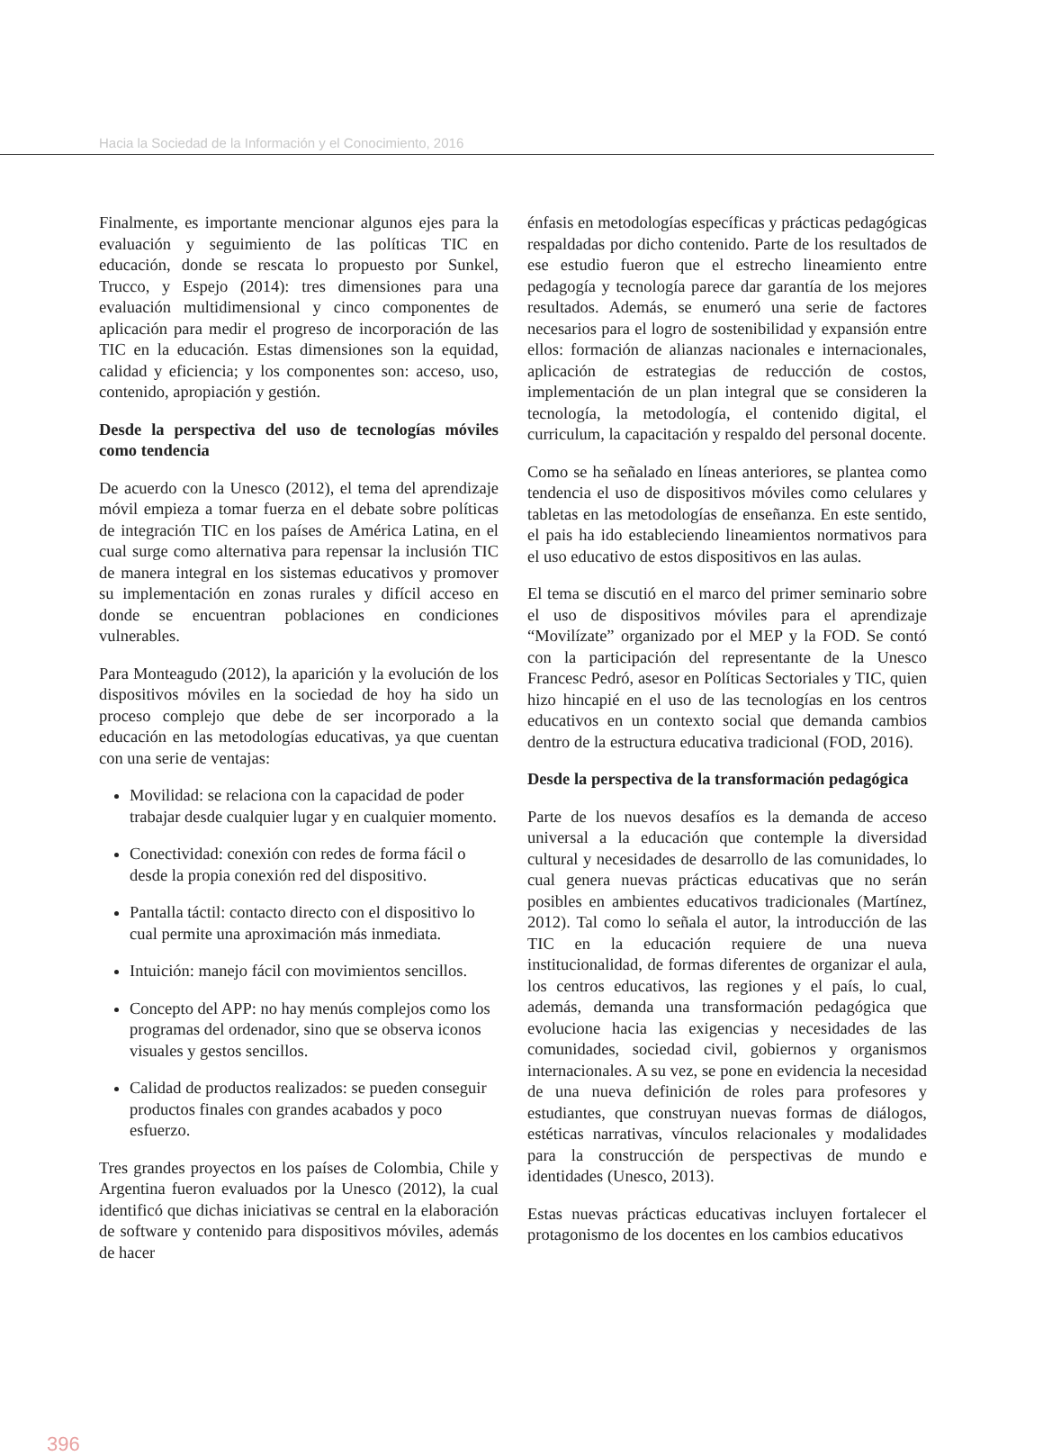Hacia la Sociedad de la Información y el Conocimiento, 2016
Finalmente, es importante mencionar algunos ejes para la evaluación y seguimiento de las políticas TIC en educación, donde se rescata lo propuesto por Sunkel, Trucco, y Espejo (2014): tres dimensiones para una evaluación multidimensional y cinco componentes de aplicación para medir el progreso de incorporación de las TIC en la educación. Estas dimensiones son la equidad, calidad y eficiencia; y los componentes son: acceso, uso, contenido, apropiación y gestión.
Desde la perspectiva del uso de tecnologías móviles como tendencia
De acuerdo con la Unesco (2012), el tema del aprendizaje móvil empieza a tomar fuerza en el debate sobre políticas de integración TIC en los países de América Latina, en el cual surge como alternativa para repensar la inclusión TIC de manera integral en los sistemas educativos y promover su implementación en zonas rurales y difícil acceso en donde se encuentran poblaciones en condiciones vulnerables.
Para Monteagudo (2012), la aparición y la evolución de los dispositivos móviles en la sociedad de hoy ha sido un proceso complejo que debe de ser incorporado a la educación en las metodologías educativas, ya que cuentan con una serie de ventajas:
Movilidad: se relaciona con la capacidad de poder trabajar desde cualquier lugar y en cualquier momento.
Conectividad: conexión con redes de forma fácil o desde la propia conexión red del dispositivo.
Pantalla táctil: contacto directo con el dispositivo lo cual permite una aproximación más inmediata.
Intuición: manejo fácil con movimientos sencillos.
Concepto del APP: no hay menús complejos como los programas del ordenador, sino que se observa iconos visuales y gestos sencillos.
Calidad de productos realizados: se pueden conseguir productos finales con grandes acabados y poco esfuerzo.
Tres grandes proyectos en los países de Colombia, Chile y Argentina fueron evaluados por la Unesco (2012), la cual identificó que dichas iniciativas se central en la elaboración de software y contenido para dispositivos móviles, además de hacer
énfasis en metodologías específicas y prácticas pedagógicas respaldadas por dicho contenido. Parte de los resultados de ese estudio fueron que el estrecho lineamiento entre pedagogía y tecnología parece dar garantía de los mejores resultados. Además, se enumeró una serie de factores necesarios para el logro de sostenibilidad y expansión entre ellos: formación de alianzas nacionales e internacionales, aplicación de estrategias de reducción de costos, implementación de un plan integral que se consideren la tecnología, la metodología, el contenido digital, el curriculum, la capacitación y respaldo del personal docente.
Como se ha señalado en líneas anteriores, se plantea como tendencia el uso de dispositivos móviles como celulares y tabletas en las metodologías de enseñanza. En este sentido, el pais ha ido estableciendo lineamientos normativos para el uso educativo de estos dispositivos en las aulas.
El tema se discutió en el marco del primer seminario sobre el uso de dispositivos móviles para el aprendizaje “Movilízate” organizado por el MEP y la FOD. Se contó con la participación del representante de la Unesco Francesc Pedró, asesor en Políticas Sectoriales y TIC, quien hizo hincapié en el uso de las tecnologías en los centros educativos en un contexto social que demanda cambios dentro de la estructura educativa tradicional (FOD, 2016).
Desde la perspectiva de la transformación pedagógica
Parte de los nuevos desafíos es la demanda de acceso universal a la educación que contemple la diversidad cultural y necesidades de desarrollo de las comunidades, lo cual genera nuevas prácticas educativas que no serán posibles en ambientes educativos tradicionales (Martínez, 2012). Tal como lo señala el autor, la introducción de las TIC en la educación requiere de una nueva institucionalidad, de formas diferentes de organizar el aula, los centros educativos, las regiones y el país, lo cual, además, demanda una transformación pedagógica que evolucione hacia las exigencias y necesidades de las comunidades, sociedad civil, gobiernos y organismos internacionales. A su vez, se pone en evidencia la necesidad de una nueva definición de roles para profesores y estudiantes, que construyan nuevas formas de diálogos, estéticas narrativas, vínculos relacionales y modalidades para la construcción de perspectivas de mundo e identidades (Unesco, 2013).
Estas nuevas prácticas educativas incluyen fortalecer el protagonismo de los docentes en los cambios educativos
396